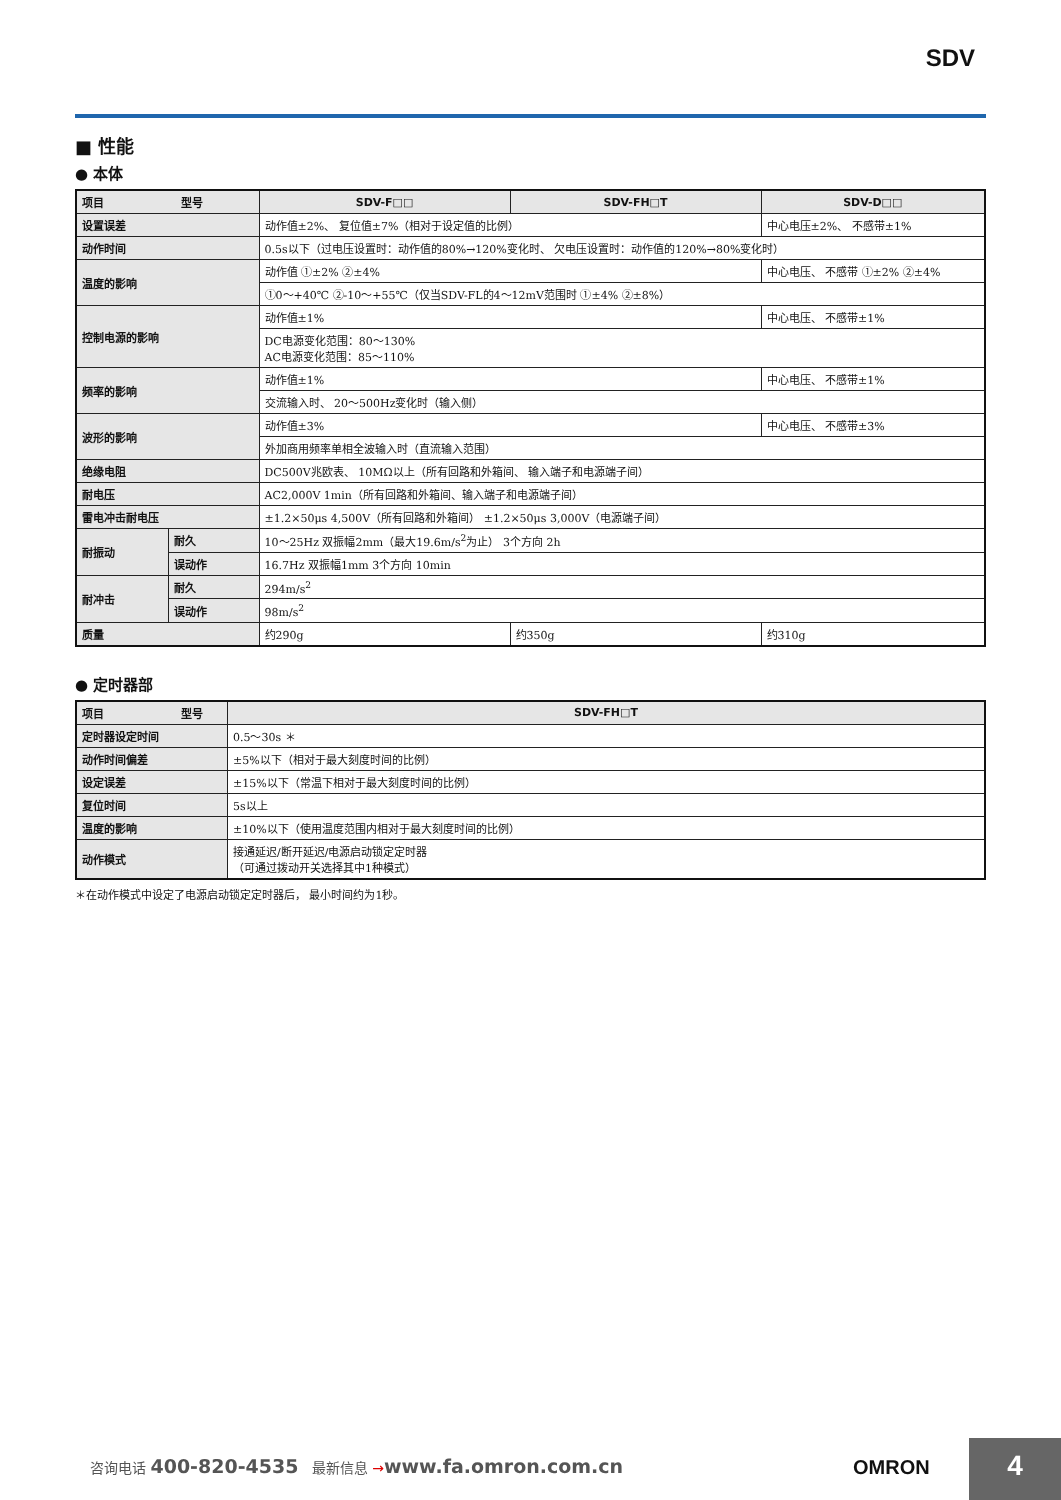SDV
■ 性能
● 本体
| 项目 型号 | | SDV-F□□ | SDV-FH□T | SDV-D□□ |
| --- | --- | --- | --- | --- |
| 设置误差 | | 动作值±2%、 复位值±7%（相对于设定值的比例） | | 中心电压±2%、 不感带±1% |
| 动作时间 | | 0.5s以下（过电压设置时：动作值的80%→120%变化时、 欠电压设置时：动作值的120%→80%变化时） | | |
| 温度的影响 | | 动作值 ①±2% ②±4% | | 中心电压、 不感带 ①±2% ②±4% |
| | | ①0～+40℃ ②-10～+55℃（仅当SDV-FL的4～12mV范围时 ①±4% ②±8%） | | |
| 控制电源的影响 | | 动作值±1% | | 中心电压、 不感带±1% |
| | | DC电源变化范围：80～130% AC电源变化范围：85～110% | | |
| 频率的影响 | | 动作值±1% | | 中心电压、 不感带±1% |
| | | 交流输入时、 20～500Hz变化时（输入侧） | | |
| 波形的影响 | | 动作值±3% | | 中心电压、 不感带±3% |
| | | 外加商用频率单相全波输入时（直流输入范围） | | |
| 绝缘电阻 | | DC500V兆欧表、 10MΩ以上（所有回路和外箱间、 输入端子和电源端子间） | | |
| 耐电压 | | AC2,000V 1min（所有回路和外箱间、输入端子和电源端子间） | | |
| 雷电冲击耐电压 | | ±1.2×50μs 4,500V（所有回路和外箱间） ±1.2×50μs 3,000V（电源端子间） | | |
| 耐振动 | 耐久 | 10～25Hz 双振幅2mm（最大19.6m/s<sup>2</sup>为止） 3个方向 2h | | |
| | 误动作 | 16.7Hz 双振幅1mm 3个方向 10min | | |
| 耐冲击 | 耐久 | 294m/s<sup>2</sup> | | |
| | 误动作 | 98m/s<sup>2</sup> | | |
| 质量 | | 约290g | 约350g | 约310g |
● 定时器部
| 项目 型号 | SDV-FH□T |
| --- | --- |
| 定时器设定时间 | 0.5～30s ＊ |
| 动作时间偏差 | ±5%以下（相对于最大刻度时间的比例） |
| 设定误差 | ±15%以下（常温下相对于最大刻度时间的比例） |
| 复位时间 | 5s以上 |
| 温度的影响 | ±10%以下（使用温度范围内相对于最大刻度时间的比例） |
| 动作模式 | 接通延迟/断开延迟/电源启动锁定定时器 （可通过拨动开关选择其中1种模式） |
＊在动作模式中设定了电源启动锁定定时器后， 最小时间约为1秒。
咨询电话 400-820-4535 最新信息 →www.fa.omron.com.cn
OMRON 4